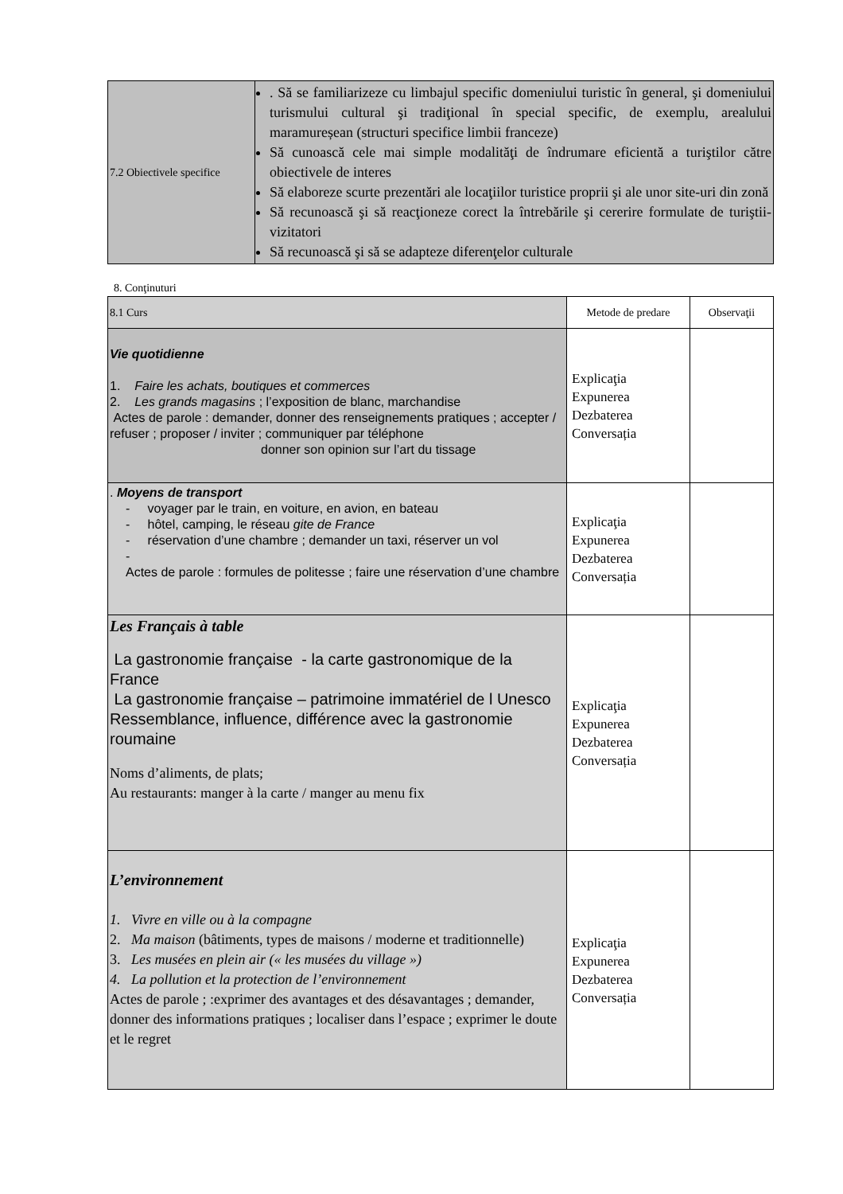| 7.2 Obiectivele specifice | . Să se familiarizeze cu limbajul specific domeniului turistic în general, şi domeniului turismului cultural şi tradiţional în special specific, de exemplu, arealului maramureșean (structuri specifice limbii franceze) Să cunoască cele mai simple modalităţi de îndrumare eficientă a turiştilor către obiectivele de interes Să elaboreze scurte prezentări ale locaţiilor turistice proprii şi ale unor site-uri din zonă Să recunoască şi să reacţioneze corect la întrebările şi cererire formulate de turiştii-vizitatori Să recunoască şi să se adapteze diferenţelor culturale |
8. Conţinuturi
| 8.1 Curs | Metode de predare | Observaţii |
| Vie quotidienne 1. Faire les achats, boutiques et commerces 2. Les grands magasins ; l’exposition de blanc, marchandise Actes de parole : demander, donner des renseignements pratiques ; accepter / refuser ; proposer / inviter ; communiquer par téléphone donner son opinion sur l’art du tissage | Explicaţia Expunerea Dezbaterea Conversația | |
| . Moyens de transport - voyager par le train, en voiture, en avion, en bateau - hôtel, camping, le réseau gite de France - réservation d’une chambre ; demander un taxi, réserver un vol - Actes de parole : formules de politesse ; faire une réservation d’une chambre | Explicaţia Expunerea Dezbaterea Conversația | |
| Les Français à table La gastronomie française - la carte gastronomique de la France La gastronomie française – patrimoine immatériel de l Unesco Ressemblance, influence, différence avec la gastronomie roumaine Noms d’aliments, de plats; Au restaurants: manger à la carte / manger au menu fix | Explicaţia Expunerea Dezbaterea Conversația | |
| L’environnement 1. Vivre en ville ou à la compagne 2. Ma maison (bâtiments, types de maisons / moderne et traditionnelle) 3. Les musées en plein air (« les musées du village ») 4. La pollution et la protection de l’environnement Actes de parole ; :exprimer des avantages et des désavantages ; demander, donner des informations pratiques ; localiser dans l’espace ; exprimer le doute et le regret | Explicaţia Expunerea Dezbaterea Conversația | |